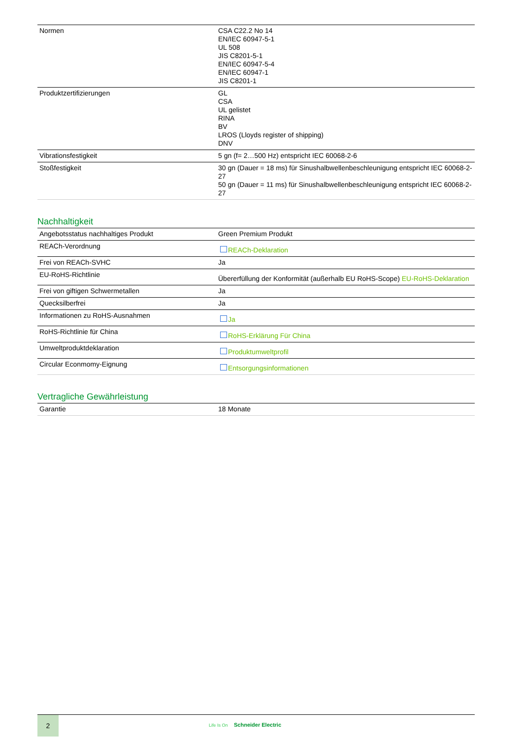| Normen | CSA C22.2 No 14 EN/IEC 60947-5-1 UL 508 JIS C8201-5-1 EN/IEC 60947-5-4 EN/IEC 60947-1 JIS C8201-1 |
| Produktzertifizierungen | GL CSA UL gelistet RINA BV LROS (Lloyds register of shipping) DNV |
| Vibrationsfestigkeit | 5 gn (f= 2…500 Hz) entspricht IEC 60068-2-6 |
| Stoßfestigkeit | 30 gn (Dauer = 18 ms) für Sinushalbwellenbeschleunigung entspricht IEC 60068-2-27 50 gn (Dauer = 11 ms) für Sinushalbwellenbeschleunigung entspricht IEC 60068-2-27 |
Nachhaltigkeit
| Angebotsstatus nachhaltiges Produkt | Green Premium Produkt |
| REACh-Verordnung | REACh-Deklaration |
| Frei von REACh-SVHC | Ja |
| EU-RoHS-Richtlinie | Übererfüllung der Konformität (außerhalb EU RoHS-Scope) EU-RoHS-Deklaration |
| Frei von giftigen Schwermetallen | Ja |
| Quecksilberfrei | Ja |
| Informationen zu RoHS-Ausnahmen | Ja |
| RoHS-Richtlinie für China | RoHS-Erklärung Für China |
| Umweltproduktdeklaration | Produktumweltprofil |
| Circular Econmomy-Eignung | Entsorgungsinformationen |
Vertragliche Gewährleistung
| Garantie | 18 Monate |
2
Life Is On Schneider Electric